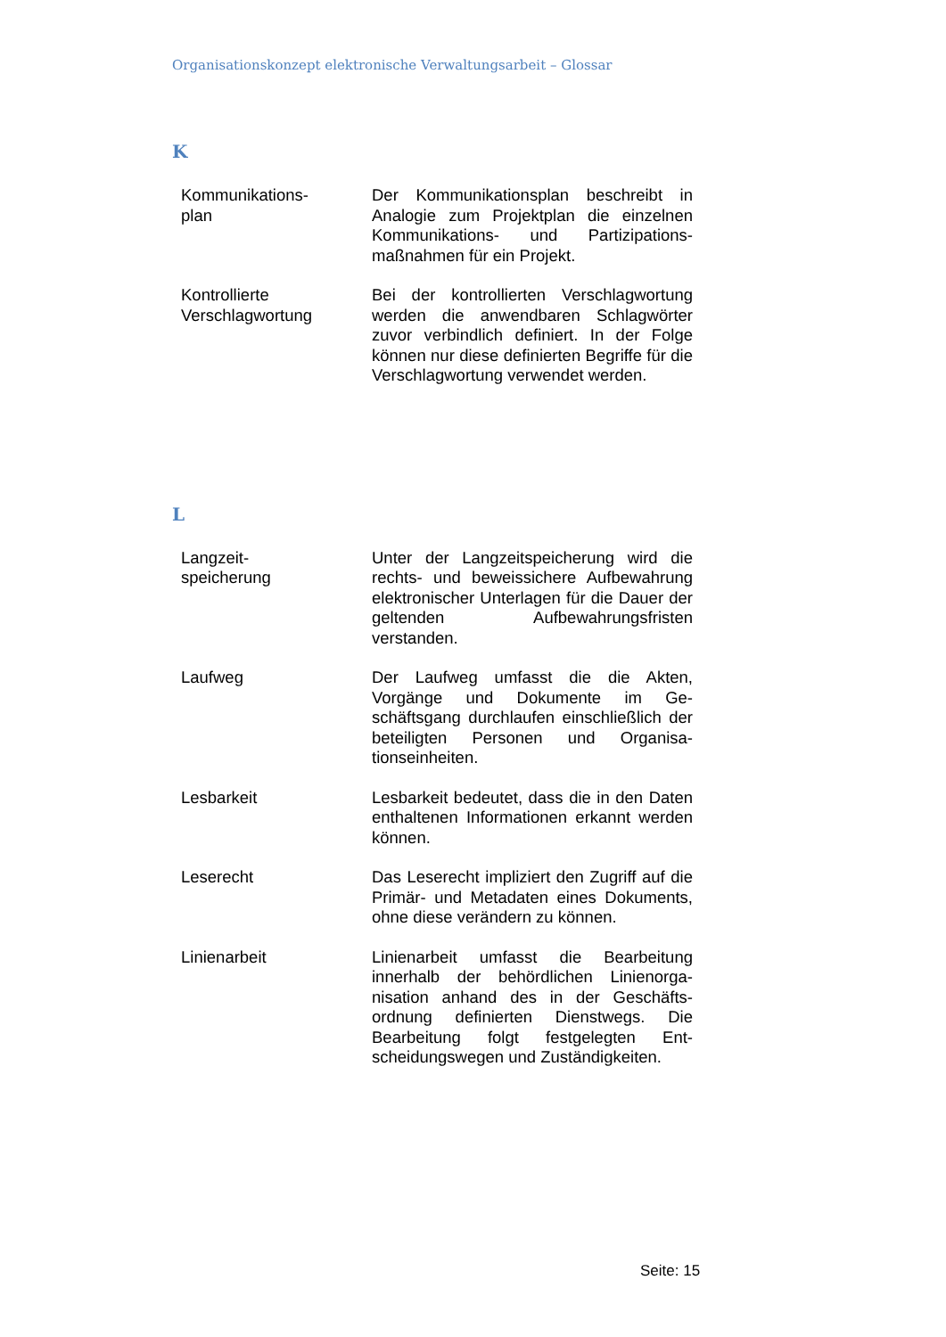Organisationskonzept elektronische Verwaltungsarbeit – Glossar
K
| Kommunikations- plan | Der Kommunikationsplan beschreibt in Analogie zum Projektplan die einzelnen Kommunikations- und Partizipations­maßnahmen für ein Projekt. |
| Kontrollierte Verschlagwortung | Bei der kontrollierten Verschlagwortung werden die anwendbaren Schlagwörter zuvor verbindlich definiert. In der Folge können nur diese definierten Begriffe für die Verschlagwortung verwendet wer­den. |
L
| Langzeit- speicherung | Unter der Langzeitspeicherung wird die rechts- und beweissichere Aufbewah­rung elektronischer Unterlagen für die Dauer der geltenden Aufbewahrungsfris­ten verstanden. |
| Laufweg | Der Laufweg umfasst die die Akten, Vorgänge und Dokumente im Ge­schäftsgang durchlaufen einschließlich der beteiligten Personen und Organisa­tionseinheiten. |
| Lesbarkeit | Lesbarkeit bedeutet, dass die in den Daten enthaltenen Informationen erkannt werden können. |
| Leserecht | Das Leserecht impliziert den Zugriff auf die Primär- und Metadaten eines Doku­ments, ohne diese verändern zu können. |
| Linienarbeit | Linienarbeit umfasst die Bearbeitung innerhalb der behördlichen Linienorga­nisation anhand des in der Geschäfts­ordnung definierten Dienstwegs. Die Bearbeitung folgt festgelegten Ent­scheidungswegen und Zuständigkei­ten. |
Seite: 15